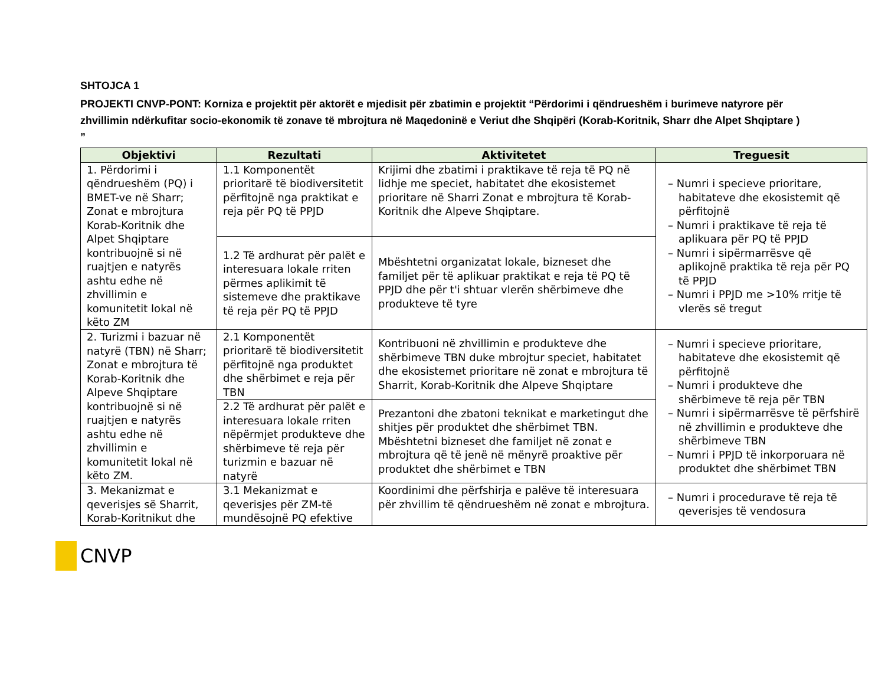SHTOJCA 1
PROJEKTI CNVP-PONT: Korniza e projektit për aktorët e mjedisit për zbatimin e projektit “Përdorimi i qëndrueshëm i burimeve natyrore për zhvillimin ndërkufitar socio-ekonomik të zonave të mbrojtura në Maqedoninë e Veriut dhe Shqipëri (Korab-Koritnik, Sharr dhe Alpet Shqiptare ) ”
| Objektivi | Rezultati | Aktivitetet | Treguesit |
| --- | --- | --- | --- |
| 1. Përdorimi i qëndrueshëm (PQ) i BMET-ve në Sharr; Zonat e mbrojtura Korab-Koritnik dhe Alpet Shqiptare kontribuojnë si në ruajtjen e natyrës ashtu edhe në zhvillimin e komunitetit lokal në këto ZM | 1.1 Komponentët prioritarë të biodiversitetit përfitojnë nga praktikat e reja për PQ të PPJD | Krijimi dhe zbatimi i praktikave të reja të PQ në lidhje me speciet, habitatet dhe ekosistemet prioritare në Sharri Zonat e mbrojtura të Korab-Koritnik dhe Alpeve Shqiptare. | – Numri i specieve prioritare, habitateve dhe ekosistemit që përfitojnë – Numri i praktikave të reja të aplikuara për PQ të PPJD – Numri i sipërmarrësve që aplikojnë praktika të reja për PQ të PPJD – Numri i PPJD me >10% rritje të vlerës së tregut |
| | 1.2 Të ardhurat për palët e interesuara lokale rriten përmes aplikimit të sistemeve dhe praktikave të reja për PQ të PPJD | Mbështetni organizatat lokale, bizneset dhe familjet për të aplikuar praktikat e reja të PQ të PPJD dhe për t'i shtuar vlerën shërbimeve dhe produkteve të tyre | |
| 2. Turizmi i bazuar në natyrë (TBN) në Sharr; Zonat e mbrojtura të Korab-Koritnik dhe Alpeve Shqiptare kontribuojnë si në ruajtjen e natyrës ashtu edhe në zhvillimin e komunitetit lokal në këto ZM. | 2.1 Komponentët prioritarë të biodiversitetit përfitojnë nga produktet dhe shërbimet e reja për TBN | Kontribuoni në zhvillimin e produkteve dhe shërbimeve TBN duke mbrojtur speciet, habitatet dhe ekosistemet prioritare në zonat e mbrojtura të Sharrit, Korab-Koritnik dhe Alpeve Shqiptare | – Numri i specieve prioritare, habitateve dhe ekosistemit që përfitojnë – Numri i produkteve dhe shërbimeve të reja për TBN – Numri i sipërmarrësve të përfshirë në zhvillimin e produkteve dhe shërbimeve TBN – Numri i PPJD të inkorporuara në produktet dhe shërbimet TBN |
| | 2.2 Të ardhurat për palët e interesuara lokale rriten nëpërmjet produkteve dhe shërbimeve të reja për turizmin e bazuar në natyrë | Prezantoni dhe zbatoni teknikat e marketingut dhe shitjes për produktet dhe shërbimet TBN. Mbështetni bizneset dhe familjet në zonat e mbrojtura që të jenë në mënyrë proaktive për produktet dhe shërbimet e TBN | |
| 3. Mekanizmat e qeverisjes së Sharrit, Korab-Koritnikut dhe | 3.1 Mekanizmat e qeverisjes për ZM-të mundësojnë PQ efektive | Koordinimi dhe përfshirja e palëve të interesuara për zhvillim të qëndrueshëm në zonat e mbrojtura. | – Numri i procedurave të reja të qeverisjes të vendosura |
CNVP